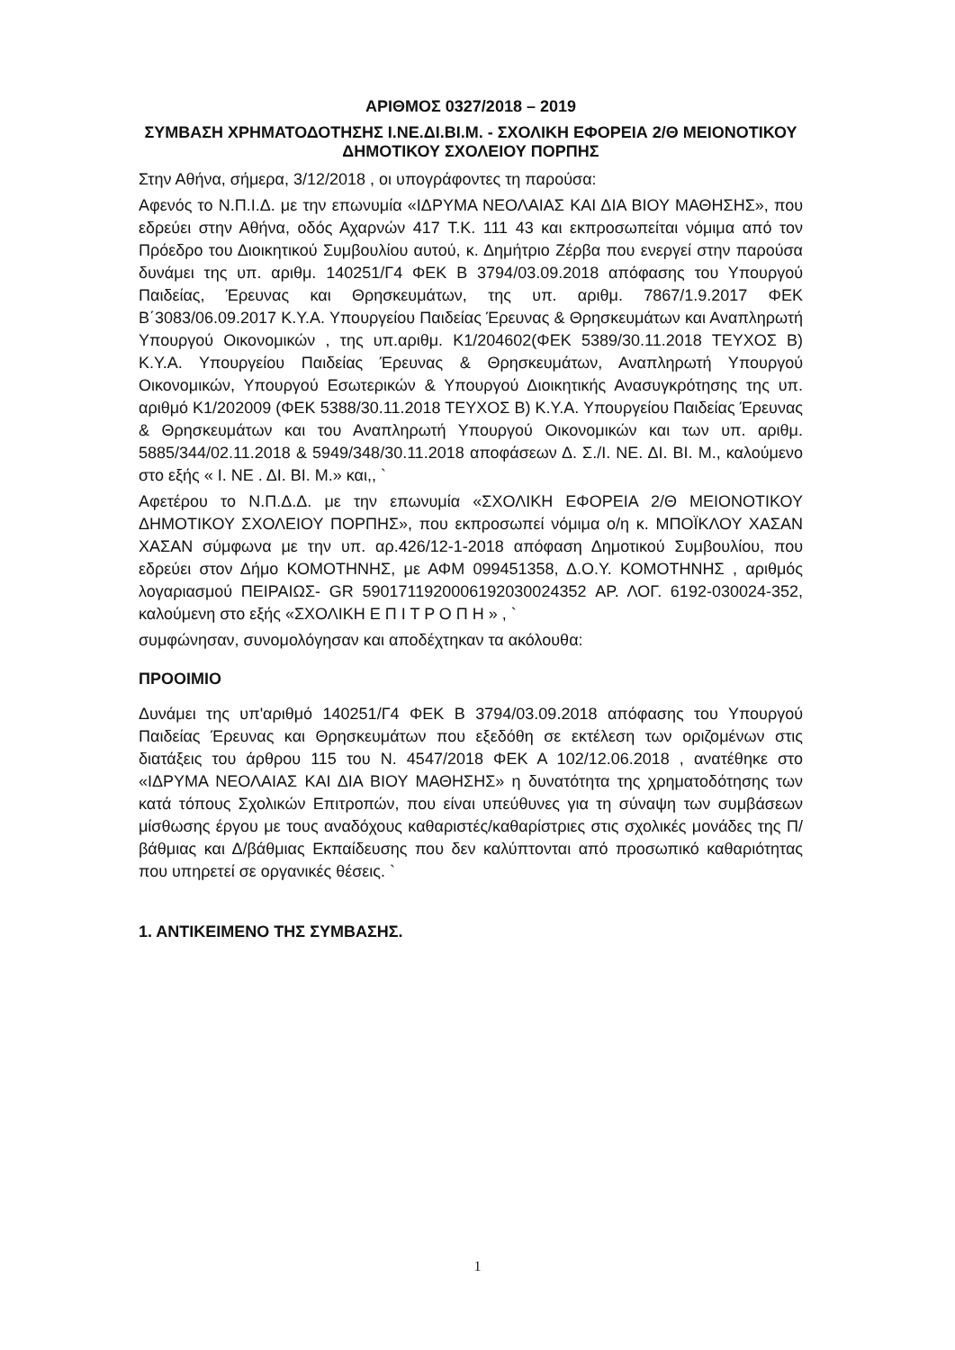ΑΡΙΘΜΟΣ 0327/2018 – 2019
ΣΥΜΒΑΣΗ ΧΡΗΜΑΤΟΔΟΤΗΣΗΣ Ι.ΝΕ.ΔΙ.ΒΙ.Μ. - ΣΧΟΛΙΚΗ ΕΦΟΡΕΙΑ 2/Θ ΜΕΙΟΝΟΤΙΚΟΥ ΔΗΜΟΤΙΚΟΥ ΣΧΟΛΕΙΟΥ ΠΟΡΠΗΣ
Στην Αθήνα, σήμερα, 3/12/2018 , οι υπογράφοντες τη παρούσα:
Αφενός το Ν.Π.Ι.Δ. με την επωνυμία «ΙΔΡΥΜΑ ΝΕΟΛΑΙΑΣ ΚΑΙ ΔΙΑ ΒΙΟΥ ΜΑΘΗΣΗΣ», που εδρεύει στην Αθήνα, οδός Αχαρνών 417 Τ.Κ. 111 43 και εκπροσωπείται νόμιμα από τον Πρόεδρο του Διοικητικού Συμβουλίου αυτού, κ. Δημήτριο Ζέρβα που ενεργεί στην παρούσα δυνάμει της υπ. αριθμ. 140251/Γ4 ΦΕΚ Β 3794/03.09.2018 απόφασης του Υπουργού Παιδείας, Έρευνας και Θρησκευμάτων, της υπ. αριθμ. 7867/1.9.2017 ΦΕΚ Β΄3083/06.09.2017 Κ.Υ.Α. Υπουργείου Παιδείας Έρευνας & Θρησκευμάτων και Αναπληρωτή Υπουργού Οικονομικών , της υπ.αριθμ. Κ1/204602(ΦΕΚ 5389/30.11.2018 ΤΕΥΧΟΣ Β) Κ.Υ.Α. Υπουργείου Παιδείας Έρευνας & Θρησκευμάτων, Αναπληρωτή Υπουργού Οικονομικών, Υπουργού Εσωτερικών & Υπουργού Διοικητικής Ανασυγκρότησης της υπ. αριθμό Κ1/202009 (ΦΕΚ 5388/30.11.2018 ΤΕΥΧΟΣ Β) Κ.Υ.Α. Υπουργείου Παιδείας Έρευνας & Θρησκευμάτων και του Αναπληρωτή Υπουργού Οικονομικών και των υπ. αριθμ. 5885/344/02.11.2018 & 5949/348/30.11.2018 αποφάσεων Δ. Σ./Ι. ΝΕ. ΔΙ. ΒΙ. Μ., καλούμενο στο εξής « Ι. ΝΕ . ΔΙ. ΒΙ. Μ.» και,, `
Αφετέρου το Ν.Π.Δ.Δ. με την επωνυμία «ΣΧΟΛΙΚΗ ΕΦΟΡΕΙΑ 2/Θ ΜΕΙΟΝΟΤΙΚΟΥ ΔΗΜΟΤΙΚΟΥ ΣΧΟΛΕΙΟΥ ΠΟΡΠΗΣ», που εκπροσωπεί νόμιμα ο/η κ. ΜΠΟΪΚΛΟΥ ΧΑΣΑΝ ΧΑΣΑΝ σύμφωνα με την υπ. αρ.426/12-1-2018 απόφαση Δημοτικού Συμβουλίου, που εδρεύει στον Δήμο ΚΟΜΟΤΗΝΗΣ, με ΑΦΜ 099451358, Δ.Ο.Υ. ΚΟΜΟΤΗΝΗΣ , αριθμός λογαριασμού ΠΕΙΡΑΙΩΣ- GR 5901711920006192030024352 ΑΡ. ΛΟΓ. 6192-030024-352, καλούμενη στο εξής «ΣΧΟΛΙΚΗ Ε Π Ι Τ Ρ Ο Π Η » , `
συμφώνησαν, συνομολόγησαν και αποδέχτηκαν τα ακόλουθα:
ΠΡΟΟΙΜΙΟ
Δυνάμει της υπ'αριθμό 140251/Γ4 ΦΕΚ Β 3794/03.09.2018 απόφασης του Υπουργού Παιδείας Έρευνας και Θρησκευμάτων που εξεδόθη σε εκτέλεση των οριζομένων στις διατάξεις του άρθρου 115 του Ν. 4547/2018 ΦΕΚ Α 102/12.06.2018 , ανατέθηκε στο «ΙΔΡΥΜΑ ΝΕΟΛΑΙΑΣ ΚΑΙ ΔΙΑ ΒΙΟΥ ΜΑΘΗΣΗΣ» η δυνατότητα της χρηματοδότησης των κατά τόπους Σχολικών Επιτροπών, που είναι υπεύθυνες για τη σύναψη των συμβάσεων μίσθωσης έργου με τους αναδόχους καθαριστές/καθαρίστριες στις σχολικές μονάδες της Π/βάθμιας και Δ/βάθμιας Εκπαίδευσης που δεν καλύπτονται από προσωπικό καθαριότητας που υπηρετεί σε οργανικές θέσεις. `
1. ΑΝΤΙΚΕΙΜΕΝΟ ΤΗΣ ΣΥΜΒΑΣΗΣ.
1